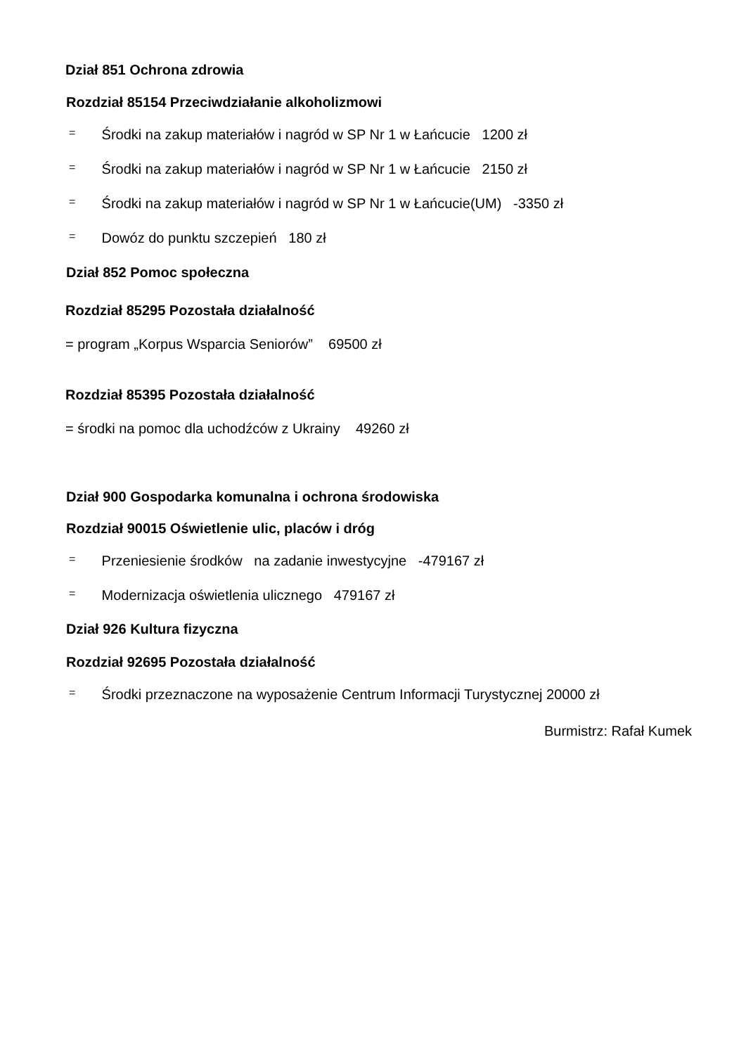Dział 851 Ochrona zdrowia
Rozdział 85154 Przeciwdziałanie alkoholizmowi
= Środki na zakup materiałów i nagród w SP Nr 1 w Łańcucie 1200 zł
= Środki na zakup materiałów i nagród w SP Nr 1 w Łańcucie 2150 zł
= Środki na zakup materiałów i nagród w SP Nr 1 w Łańcucie(UM) -3350 zł
= Dowóz do punktu szczepień 180 zł
Dział 852 Pomoc społeczna
Rozdział 85295 Pozostała działalność
= program „Korpus Wsparcia Seniorów” 69500 zł
Rozdział 85395 Pozostała działalność
= środki na pomoc dla uchodźców z Ukrainy 49260 zł
Dział 900 Gospodarka komunalna i ochrona środowiska
Rozdział 90015 Oświetlenie ulic, placów i dróg
= Przeniesienie środków na zadanie inwestycyjne -479167 zł
= Modernizacja oświetlenia ulicznego 479167 zł
Dział 926 Kultura fizyczna
Rozdział 92695 Pozostała działalność
= Środki przeznaczone na wyposażenie Centrum Informacji Turystycznej 20000 zł
Burmistrz: Rafał Kumek